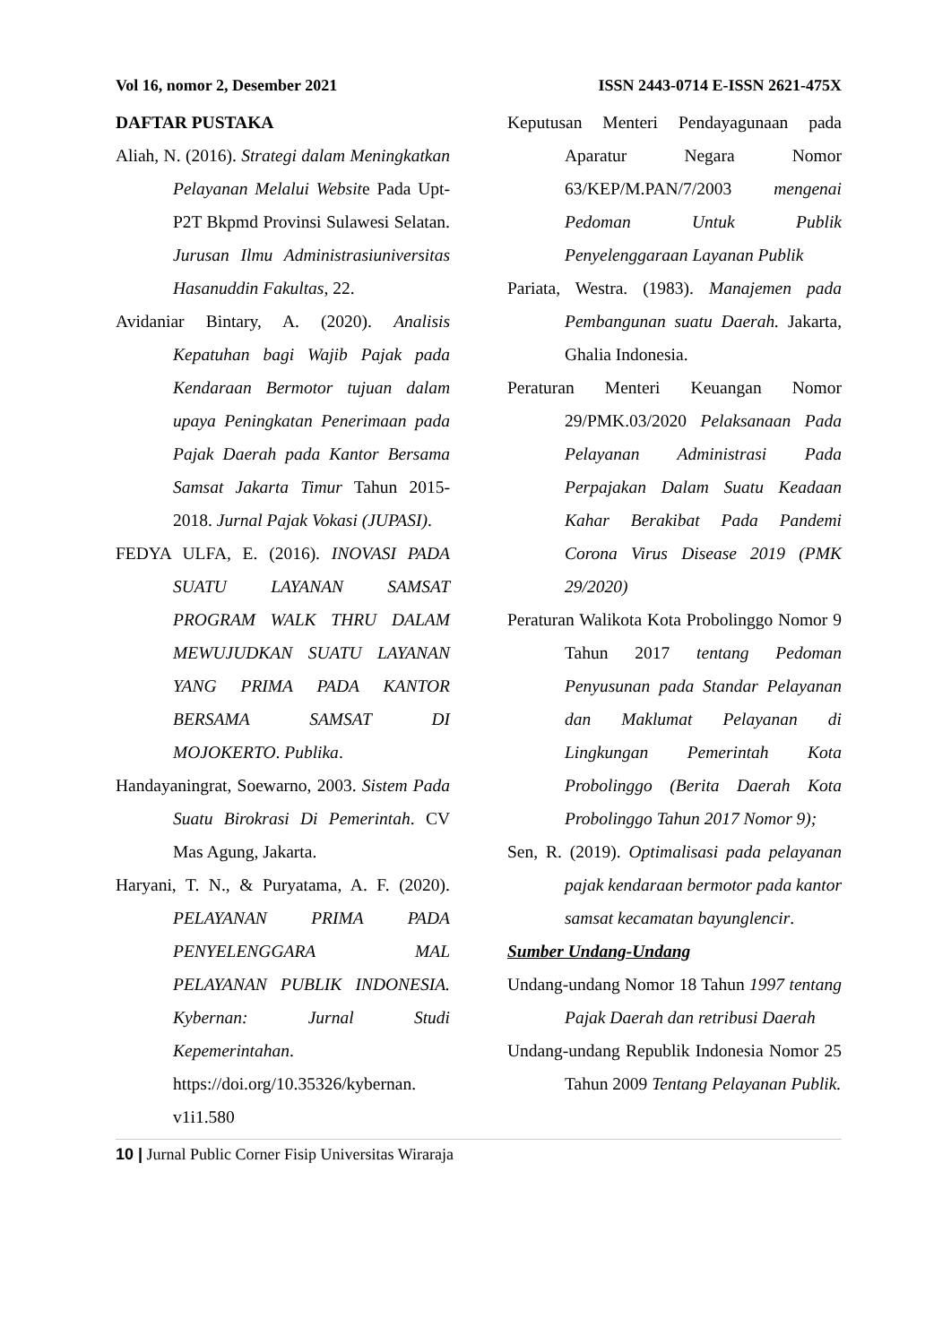Vol 16, nomor 2, Desember 2021 ISSN 2443-0714 E-ISSN 2621-475X
DAFTAR PUSTAKA
Aliah, N. (2016). Strategi dalam Meningkatkan Pelayanan Melalui Website Pada Upt-P2T Bkpmd Provinsi Sulawesi Selatan. Jurusan Ilmu Administrasiuniversitas Hasanuddin Fakultas, 22.
Avidaniar Bintary, A. (2020). Analisis Kepatuhan bagi Wajib Pajak pada Kendaraan Bermotor tujuan dalam upaya Peningkatan Penerimaan pada Pajak Daerah pada Kantor Bersama Samsat Jakarta Timur Tahun 2015-2018. Jurnal Pajak Vokasi (JUPASI).
FEDYA ULFA, E. (2016). INOVASI PADA SUATU LAYANAN SAMSAT PROGRAM WALK THRU DALAM MEWUJUDKAN SUATU LAYANAN YANG PRIMA PADA KANTOR BERSAMA SAMSAT DI MOJOKERTO. Publika.
Handayaningrat, Soewarno, 2003. Sistem Pada Suatu Birokrasi Di Pemerintah. CV Mas Agung, Jakarta.
Haryani, T. N., & Puryatama, A. F. (2020). PELAYANAN PRIMA PADA PENYELENGGARA MAL PELAYANAN PUBLIK INDONESIA. Kybernan: Jurnal Studi Kepemerintahan. https://doi.org/10.35326/kybernan. v1i1.580
Keputusan Menteri Pendayagunaan pada Aparatur Negara Nomor 63/KEP/M.PAN/7/2003 mengenai Pedoman Untuk Publik Penyelenggaraan Layanan Publik
Pariata, Westra. (1983). Manajemen pada Pembangunan suatu Daerah. Jakarta, Ghalia Indonesia.
Peraturan Menteri Keuangan Nomor 29/PMK.03/2020 Pelaksanaan Pada Pelayanan Administrasi Pada Perpajakan Dalam Suatu Keadaan Kahar Berakibat Pada Pandemi Corona Virus Disease 2019 (PMK 29/2020)
Peraturan Walikota Kota Probolinggo Nomor 9 Tahun 2017 tentang Pedoman Penyusunan pada Standar Pelayanan dan Maklumat Pelayanan di Lingkungan Pemerintah Kota Probolinggo (Berita Daerah Kota Probolinggo Tahun 2017 Nomor 9);
Sen, R. (2019). Optimalisasi pada pelayanan pajak kendaraan bermotor pada kantor samsat kecamatan bayunglencir.
Sumber Undang-Undang
Undang-undang Nomor 18 Tahun 1997 tentang Pajak Daerah dan retribusi Daerah
Undang-undang Republik Indonesia Nomor 25 Tahun 2009 Tentang Pelayanan Publik.
10 | Jurnal Public Corner Fisip Universitas Wiraraja